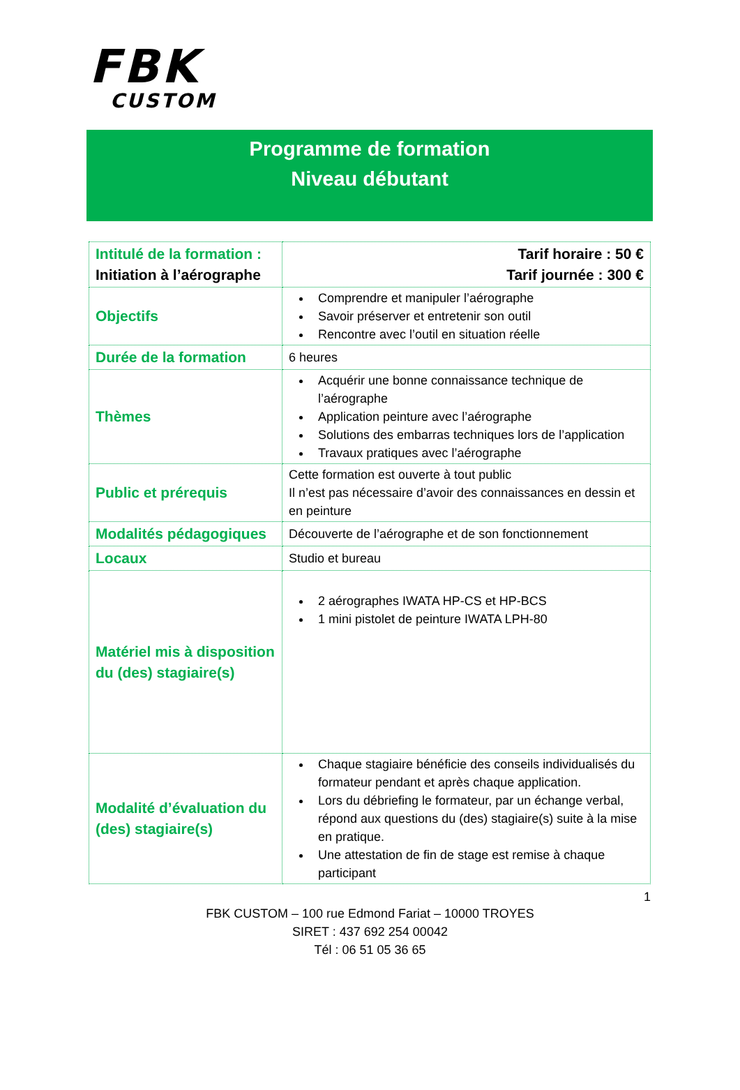FBK
CUSTOM
Programme de formation
Niveau débutant
| Intitulé de la formation : Initiation à l’aérographe | Tarif horaire : 50 € Tarif journée : 300 € |
| Objectifs | Comprendre et manipuler l’aérographe Savoir préserver et entretenir son outil Rencontre avec l’outil en situation réelle |
| Durée de la formation | 6 heures |
| Thèmes | Acquérir une bonne connaissance technique de l’aérographe Application peinture avec l’aérographe Solutions des embarras techniques lors de l’application Travaux pratiques avec l’aérographe |
| Public et prérequis | Cette formation est ouverte à tout public Il n’est pas nécessaire d’avoir des connaissances en dessin et en peinture |
| Modalités pédagogiques | Découverte de l’aérographe et de son fonctionnement |
| Locaux | Studio et bureau |
| Matériel mis à disposition du (des) stagiaire(s) | 2 aérographes IWATA HP-CS et HP-BCS 1 mini pistolet de peinture IWATA LPH-80 |
| Modalité d’évaluation du (des) stagiaire(s) | Chaque stagiaire bénéficie des conseils individualisés du formateur pendant et après chaque application. Lors du débriefing le formateur, par un échange verbal, répond aux questions du (des) stagiaire(s) suite à la mise en pratique. Une attestation de fin de stage est remise à chaque participant |
1
FBK CUSTOM – 100 rue Edmond Fariat – 10000 TROYES
SIRET : 437 692 254 00042
Tél : 06 51 05 36 65